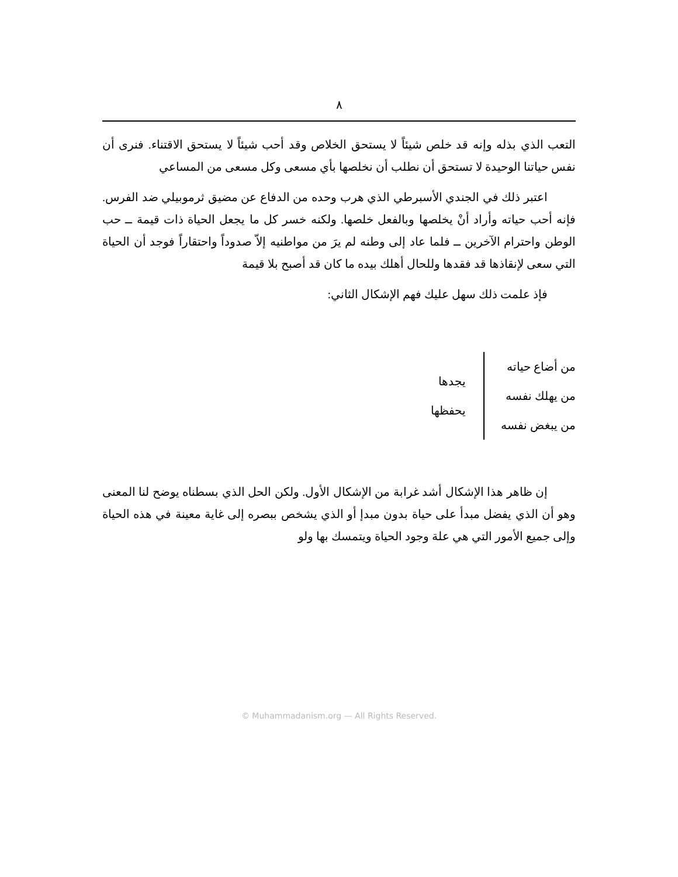٨
التعب الذي بذله وإنه قد خلص شيئاً لا يستحق الخلاص وقد أحب شيئاً لا يستحق الاقتناء. فنرى أن نفس حياتنا الوحيدة لا تستحق أن نطلب أن نخلصها بأي مسعى وكل مسعى من المساعي
اعتبر ذلك في الجندي الأسبرطي الذي هرب وحده من الدفاع عن مضيق ثرموبيلي ضد الفرس. فإنه أحب حياته وأراد أنْ يخلصها وبالفعل خلصها. ولكنه خسر كل ما يجعل الحياة ذات قيمة ــ حب الوطن واحترام الآخرين ــ فلما عاد إلى وطنه لم يرَ من مواطنيه إلاّ صدوداً واحتقاراً فوجد أن الحياة التي سعى لإنقاذها قد فقدها وللحال أهلك بيده ما كان قد أصبح بلا قيمة
فإذ علمت ذلك سهل عليك فهم الإشكال الثاني:
من أضاع حياته
من يهلك نفسه
من يبغض نفسه
يجدها
يحفظها
إن ظاهر هذا الإشكال أشد غرابة من الإشكال الأول. ولكن الحل الذي بسطناه يوضح لنا المعنى وهو أن الذي يفضل مبدأ على حياة بدون مبدإ أو الذي يشخص ببصره إلى غاية معينة في هذه الحياة وإلى جميع الأمور التي هي علة وجود الحياة ويتمسك بها ولو
© Muhammadanism.org — All Rights Reserved.